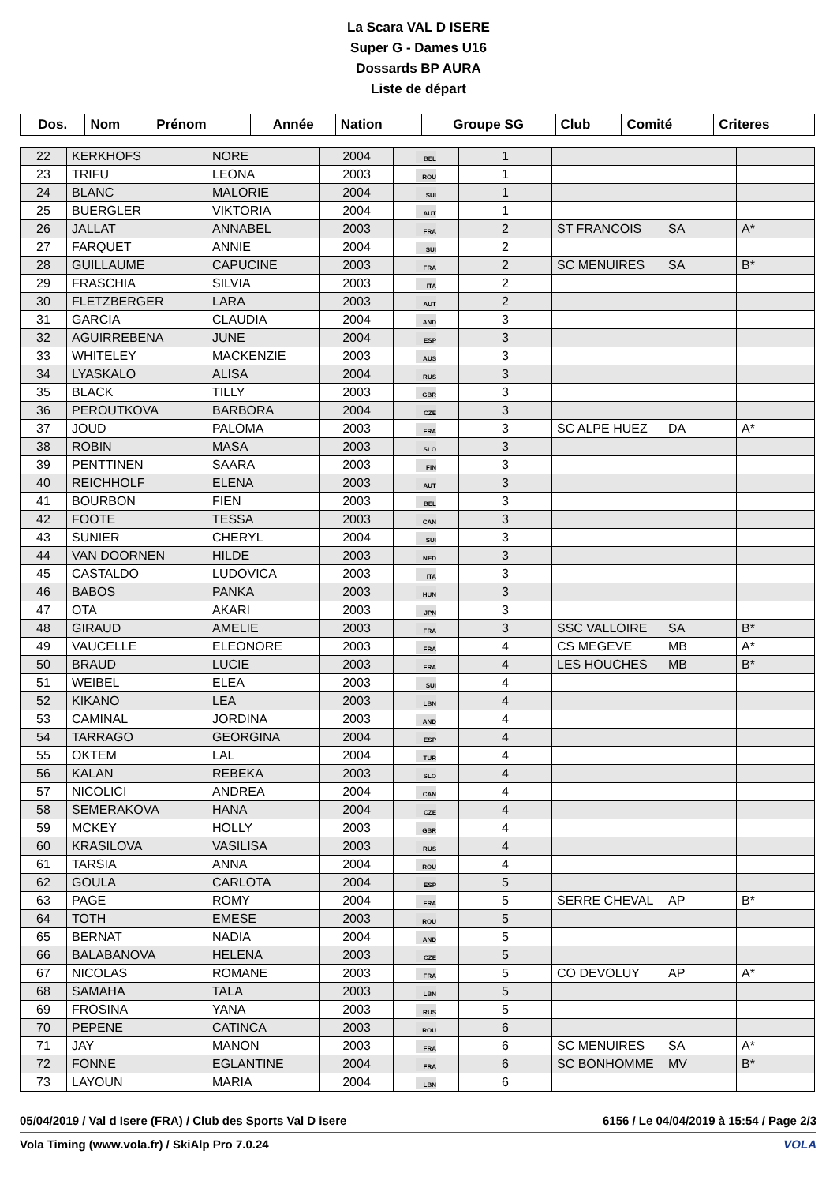La Scara VAL D ISERE
Super G - Dames U16
Dossards BP AURA
Liste de départ
| Dos. | Nom | Prénom | Année | Nation | Groupe SG | Club | Comité | Criteres |
| --- | --- | --- | --- | --- | --- | --- | --- | --- |
| 22 | KERKHOFS | NORE | 2004 | BEL | 1 | | | |
| 23 | TRIFU | LEONA | 2003 | ROU | 1 | | | |
| 24 | BLANC | MALORIE | 2004 | SUI | 1 | | | |
| 25 | BUERGLER | VIKTORIA | 2004 | AUT | 1 | | | |
| 26 | JALLAT | ANNABEL | 2003 | FRA | 2 | ST FRANCOIS | SA | A* |
| 27 | FARQUET | ANNIE | 2004 | SUI | 2 | | | |
| 28 | GUILLAUME | CAPUCINE | 2003 | FRA | 2 | SC MENUIRES | SA | B* |
| 29 | FRASCHIA | SILVIA | 2003 | ITA | 2 | | | |
| 30 | FLETZBERGER | LARA | 2003 | AUT | 2 | | | |
| 31 | GARCIA | CLAUDIA | 2004 | AND | 3 | | | |
| 32 | AGUIRREBENA | JUNE | 2004 | ESP | 3 | | | |
| 33 | WHITELEY | MACKENZIE | 2003 | AUS | 3 | | | |
| 34 | LYASKALO | ALISA | 2004 | RUS | 3 | | | |
| 35 | BLACK | TILLY | 2003 | GBR | 3 | | | |
| 36 | PEROUTKOVA | BARBORA | 2004 | CZE | 3 | | | |
| 37 | JOUD | PALOMA | 2003 | FRA | 3 | SC ALPE HUEZ | DA | A* |
| 38 | ROBIN | MASA | 2003 | SLO | 3 | | | |
| 39 | PENTTINEN | SAARA | 2003 | FIN | 3 | | | |
| 40 | REICHHOLF | ELENA | 2003 | AUT | 3 | | | |
| 41 | BOURBON | FIEN | 2003 | BEL | 3 | | | |
| 42 | FOOTE | TESSA | 2003 | CAN | 3 | | | |
| 43 | SUNIER | CHERYL | 2004 | SUI | 3 | | | |
| 44 | VAN DOORNEN | HILDE | 2003 | NED | 3 | | | |
| 45 | CASTALDO | LUDOVICA | 2003 | ITA | 3 | | | |
| 46 | BABOS | PANKA | 2003 | HUN | 3 | | | |
| 47 | OTA | AKARI | 2003 | JPN | 3 | | | |
| 48 | GIRAUD | AMELIE | 2003 | FRA | 3 | SSC VALLOIRE | SA | B* |
| 49 | VAUCELLE | ELEONORE | 2003 | FRA | 4 | CS MEGEVE | MB | A* |
| 50 | BRAUD | LUCIE | 2003 | FRA | 4 | LES HOUCHES | MB | B* |
| 51 | WEIBEL | ELEA | 2003 | SUI | 4 | | | |
| 52 | KIKANO | LEA | 2003 | LBN | 4 | | | |
| 53 | CAMINAL | JORDINA | 2003 | AND | 4 | | | |
| 54 | TARRAGO | GEORGINA | 2004 | ESP | 4 | | | |
| 55 | OKTEM | LAL | 2004 | TUR | 4 | | | |
| 56 | KALAN | REBEKA | 2003 | SLO | 4 | | | |
| 57 | NICOLICI | ANDREA | 2004 | CAN | 4 | | | |
| 58 | SEMERAKOVA | HANA | 2004 | CZE | 4 | | | |
| 59 | MCKEY | HOLLY | 2003 | GBR | 4 | | | |
| 60 | KRASILOVA | VASILISA | 2003 | RUS | 4 | | | |
| 61 | TARSIA | ANNA | 2004 | ROU | 4 | | | |
| 62 | GOULA | CARLOTA | 2004 | ESP | 5 | | | |
| 63 | PAGE | ROMY | 2004 | FRA | 5 | SERRE CHEVAL | AP | B* |
| 64 | TOTH | EMESE | 2003 | ROU | 5 | | | |
| 65 | BERNAT | NADIA | 2004 | AND | 5 | | | |
| 66 | BALABANOVA | HELENA | 2003 | CZE | 5 | | | |
| 67 | NICOLAS | ROMANE | 2003 | FRA | 5 | CO DEVOLUY | AP | A* |
| 68 | SAMAHA | TALA | 2003 | LBN | 5 | | | |
| 69 | FROSINA | YANA | 2003 | RUS | 5 | | | |
| 70 | PEPENE | CATINCA | 2003 | ROU | 6 | | | |
| 71 | JAY | MANON | 2003 | FRA | 6 | SC MENUIRES | SA | A* |
| 72 | FONNE | EGLANTINE | 2004 | FRA | 6 | SC BONHOMME | MV | B* |
| 73 | LAYOUN | MARIA | 2004 | LBN | 6 | | | |
05/04/2019 / Val d Isere (FRA) / Club des Sports Val D isere 6156 / Le 04/04/2019 à 15:54 / Page 2/3
Vola Timing (www.vola.fr) / SkiAlp Pro 7.0.24 VOLA